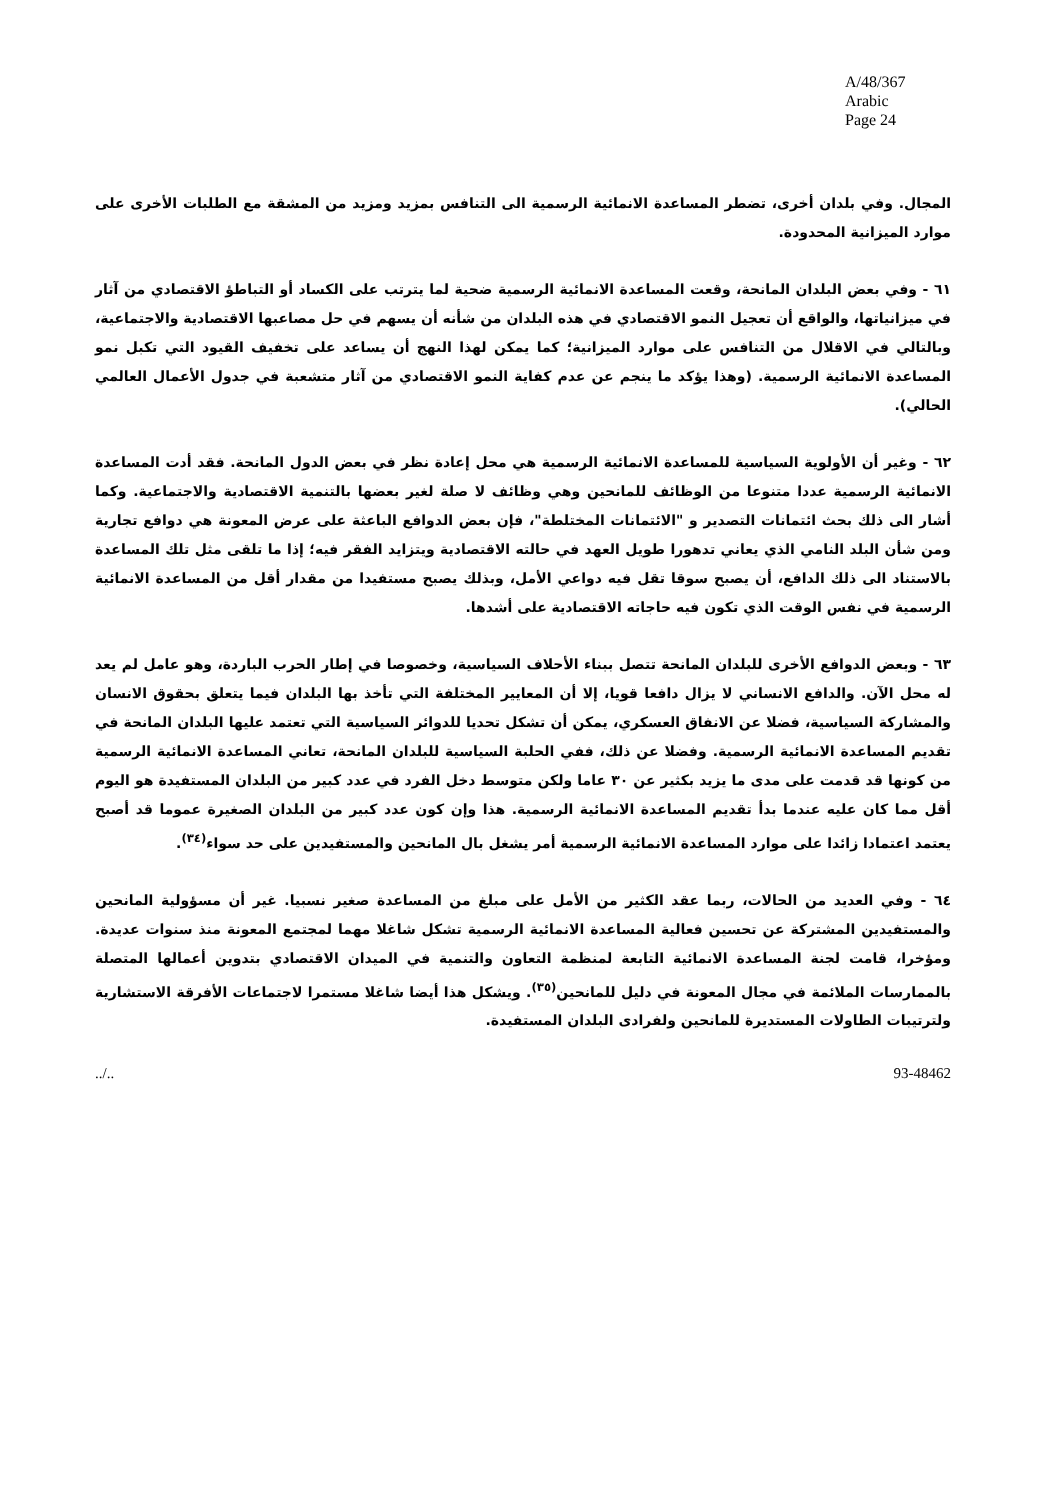A/48/367
Arabic
Page 24
المجال. وفي بلدان أخرى، تضطر المساعدة الانمائية الرسمية الى التنافس بمزيد ومزيد من المشقة مع الطلبات الأخرى على موارد الميزانية المحدودة.
٦١ - وفي بعض البلدان المانحة، وقعت المساعدة الانمائية الرسمية ضحية لما يترتب على الكساد أو التباطؤ الاقتصادي من آثار في ميزانياتها، والواقع أن تعجيل النمو الاقتصادي في هذه البلدان من شأنه أن يسهم في حل مصاعبها الاقتصادية والاجتماعية، وبالتالي في الاقلال من التنافس على موارد الميزانية؛ كما يمكن لهذا النهج أن يساعد على تخفيف القيود التي تكبل نمو المساعدة الانمائية الرسمية. (وهذا يؤكد ما ينجم عن عدم كفاية النمو الاقتصادي من آثار متشعبة في جدول الأعمال العالمي الحالي).
٦٢ - وغير أن الأولوية السياسية للمساعدة الانمائية الرسمية هي محل إعادة نظر في بعض الدول المانحة. فقد أدت المساعدة الانمائية الرسمية عددا متنوعا من الوظائف للمانحين وهي وظائف لا صلة لغير بعضها بالتنمية الاقتصادية والاجتماعية. وكما أشار الى ذلك بحث ائتمانات التصدير و "الائتمانات المختلطة"، فإن بعض الدوافع الباعثة على عرض المعونة هي دوافع تجارية ومن شأن البلد النامي الذي يعاني تدهورا طويل العهد في حالته الاقتصادية ويتزايد الفقر فيه؛ إذا ما تلقى مثل تلك المساعدة بالاستناد الى ذلك الدافع، أن يصبح سوقا تقل فيه دواعي الأمل، وبذلك يصبح مستفيدا من مقدار أقل من المساعدة الانمائية الرسمية في نفس الوقت الذي تكون فيه حاجاته الاقتصادية على أشدها.
٦٣ - وبعض الدوافع الأخرى للبلدان المانحة تتصل ببناء الأحلاف السياسية، وخصوصا في إطار الحرب الباردة، وهو عامل لم يعد له محل الآن. والدافع الانساني لا يزال دافعا قويا، إلا أن المعايير المختلفة التي تأخذ بها البلدان فيما يتعلق بحقوق الانسان والمشاركة السياسية، فضلا عن الانفاق العسكري، يمكن أن تشكل تحديا للدوائر السياسية التي تعتمد عليها البلدان المانحة في تقديم المساعدة الانمائية الرسمية. وفضلا عن ذلك، ففي الحلبة السياسية للبلدان المانحة، تعاني المساعدة الانمائية الرسمية من كونها قد قدمت على مدى ما يزيد بكثير عن ٣٠ عاما ولكن متوسط دخل الفرد في عدد كبير من البلدان المستفيدة هو اليوم أقل مما كان عليه عندما بدأ تقديم المساعدة الانمائية الرسمية. هذا وإن كون عدد كبير من البلدان الصغيرة عموما قد أصبح يعتمد اعتمادا زائدا على موارد المساعدة الانمائية الرسمية أمر يشغل بال المانحين والمستفيدين على حد سواء<sup>(٣٤)</sup>.
٦٤ - وفي العديد من الحالات، ربما عقد الكثير من الأمل على مبلغ من المساعدة صغير نسبيا. غير أن مسؤولية المانحين والمستفيدين المشتركة عن تحسين فعالية المساعدة الانمائية الرسمية تشكل شاغلا مهما لمجتمع المعونة منذ سنوات عديدة. ومؤخرا، قامت لجنة المساعدة الانمائية التابعة لمنظمة التعاون والتنمية في الميدان الاقتصادي بتدوين أعمالها المتصلة بالممارسات الملائمة في مجال المعونة في دليل للمانحين<sup>(٣٥)</sup>. ويشكل هذا أيضا شاغلا مستمرا لاجتماعات الأفرقة الاستشارية ولترتيبات الطاولات المستديرة للمانحين ولفرادى البلدان المستفيدة.
../.. 93-48462